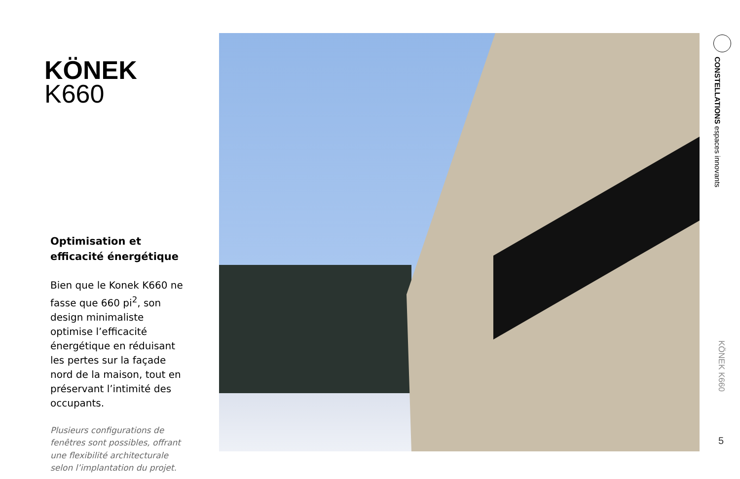KÖNEK
K660
Optimisation et
efficacité énergétique
Bien que le Konek K660 ne fasse que 660 pi<sup>2</sup>, son design minimaliste optimise l’efficacité énergétique en réduisant les pertes sur la façade nord de la maison, tout en préservant l’intimité des occupants.
Plusieurs configurations de fenêtres sont possibles, offrant une flexibilité architecturale selon l’implantation du projet.
CONSTELLATIONS espaces innovants
KÖNEK K660
5